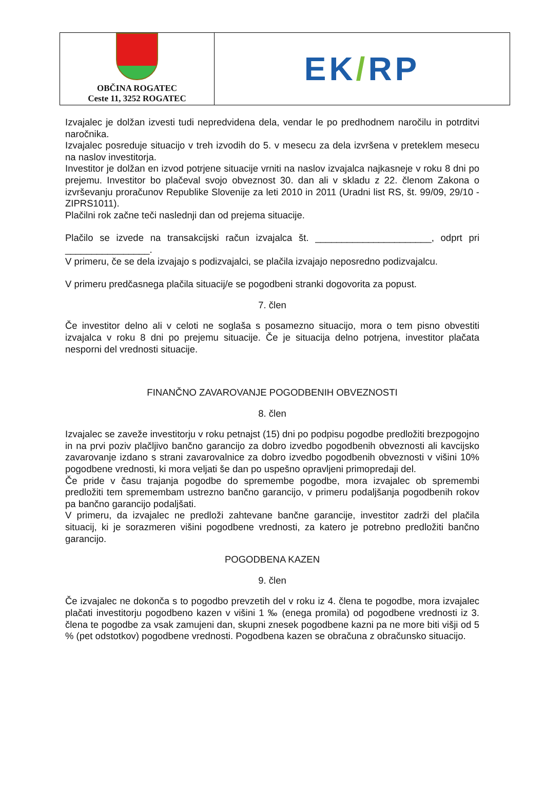OBČINA ROGATEC
Ceste 11, 3252 ROGATEC
EK/RP
Izvajalec je dolžan izvesti tudi nepredvidena dela, vendar le po predhodnem naročilu in potrditvi naročnika.
Izvajalec posreduje situacijo v treh izvodih do 5. v mesecu za dela izvršena v preteklem mesecu na naslov investitorja.
Investitor je dolžan en izvod potrjene situacije vrniti na naslov izvajalca najkasneje v roku 8 dni po prejemu. Investitor bo plačeval svojo obveznost 30. dan ali v skladu z 22. členom Zakona o izvrševanju proračunov Republike Slovenije za leti 2010 in 2011 (Uradni list RS, št. 99/09, 29/10 - ZIPRS1011).
Plačilni rok začne teči naslednji dan od prejema situacije.
Plačilo se izvede na transakcijski račun izvajalca št. ______________________, odprt pri ________________.
V primeru, če se dela izvajajo s podizvajalci, se plačila izvajajo neposredno podizvajalcu.
V primeru predčasnega plačila situacij/e se pogodbeni stranki dogovorita za popust.
7. člen
Če investitor delno ali v celoti ne soglaša s posamezno situacijo, mora o tem pisno obvestiti izvajalca v roku 8 dni po prejemu situacije. Če je situacija delno potrjena, investitor plačata nesporni del vrednosti situacije.
FINANČNO ZAVAROVANJE POGODBENIH OBVEZNOSTI
8. člen
Izvajalec se zaveže investitorju v roku petnajst (15) dni po podpisu pogodbe predložiti brezpogojno in na prvi poziv plačljivo bančno garancijo za dobro izvedbo pogodbenih obveznosti ali kavcijsko zavarovanje izdano s strani zavarovalnice za dobro izvedbo pogodbenih obveznosti v višini 10% pogodbene vrednosti, ki mora veljati še dan po uspešno opravljeni primopredaji del.
Če pride v času trajanja pogodbe do spremembe pogodbe, mora izvajalec ob spremembi predložiti tem spremembam ustrezno bančno garancijo, v primeru podaljšanja pogodbenih rokov pa bančno garancijo podaljšati.
V primeru, da izvajalec ne predloži zahtevane bančne garancije, investitor zadrži del plačila situacij, ki je sorazmeren višini pogodbene vrednosti, za katero je potrebno predložiti bančno garancijo.
POGODBENA KAZEN
9. člen
Če izvajalec ne dokonča s to pogodbo prevzetih del v roku iz 4. člena te pogodbe, mora izvajalec plačati investitorju pogodbeno kazen v višini 1 ‰ (enega promila) od pogodbene vrednosti iz 3. člena te pogodbe za vsak zamujeni dan, skupni znesek pogodbene kazni pa ne more biti višji od 5 % (pet odstotkov) pogodbene vrednosti. Pogodbena kazen se obračuna z obračunsko situacijo.